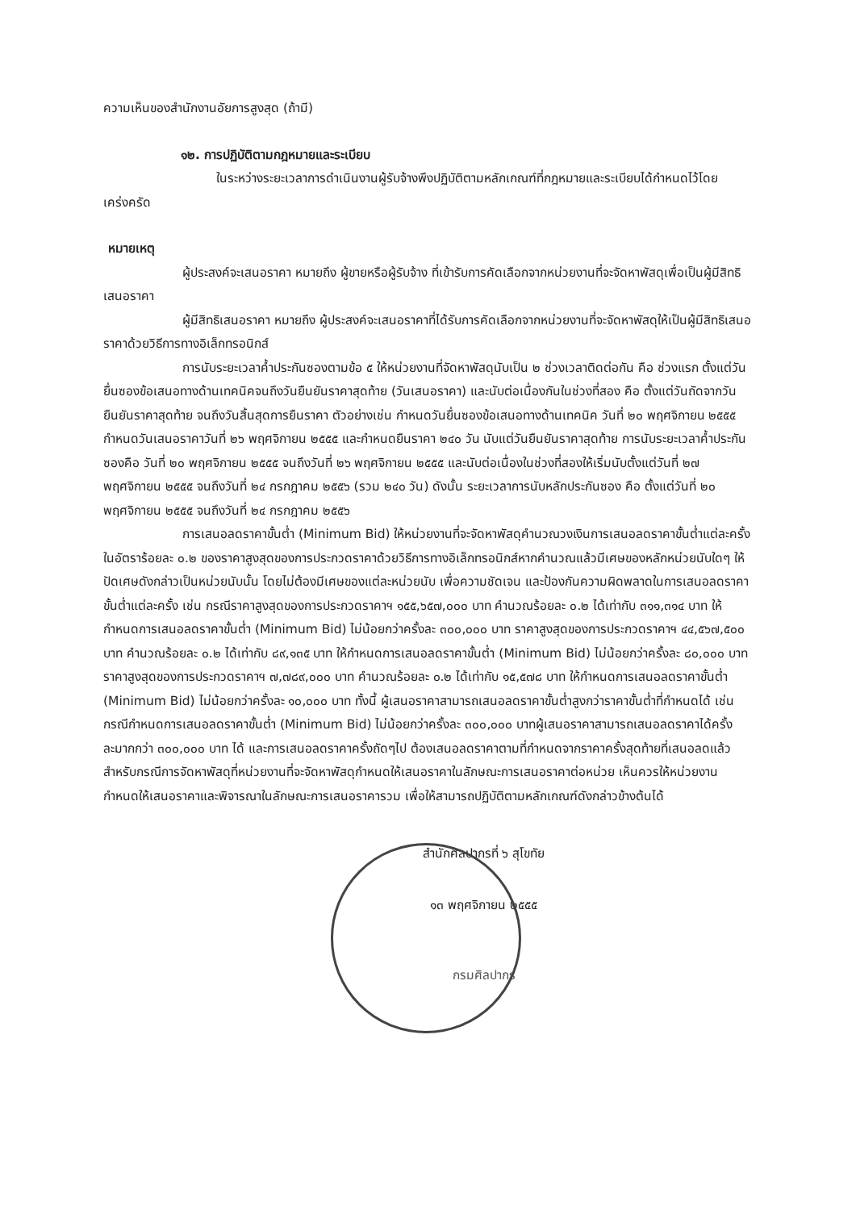ความเห็นของสำนักงานอัยการสูงสุด (ถ้ามี)
๑๒. การปฏิบัติตามกฎหมายและระเบียบ
ในระหว่างระยะเวลาการดำเนินงานผู้รับจ้างพึงปฏิบัติตามหลักเกณฑ์ที่กฎหมายและระเบียบได้กำหนดไว้โดยเคร่งครัด
หมายเหตุ
ผู้ประสงค์จะเสนอราคา หมายถึง ผู้ขายหรือผู้รับจ้าง ที่เข้ารับการคัดเลือกจากหน่วยงานที่จะจัดหาพัสดุเพื่อเป็นผู้มีสิทธิเสนอราคา
ผู้มีสิทธิเสนอราคา หมายถึง ผู้ประสงค์จะเสนอราคาที่ได้รับการคัดเลือกจากหน่วยงานที่จะจัดหาพัสดุให้เป็นผู้มีสิทธิเสนอราคาด้วยวิธีการทางอิเล็กทรอนิกส์
การนับระยะเวลาค้ำประกันซองตามข้อ ๕ ให้หน่วยงานที่จัดหาพัสดุนับเป็น ๒ ช่วงเวลาติดต่อกัน คือ ช่วงแรก ตั้งแต่วันยื่นซองข้อเสนอทางด้านเทคนิคจนถึงวันยืนยันราคาสุดท้าย (วันเสนอราคา) และนับต่อเนื่องกันในช่วงที่สอง คือ ตั้งแต่วันถัดจากวันยืนยันราคาสุดท้าย จนถึงวันสิ้นสุดการยืนราคา ตัวอย่างเช่น กำหนดวันยื่นซองข้อเสนอทางด้านเทคนิค วันที่ ๒๐ พฤศจิกายน ๒๕๕๕ กำหนดวันเสนอราคาวันที่ ๒๖ พฤศจิกายน ๒๕๕๕ และกำหนดยืนราคา ๒๔๐ วัน นับแต่วันยืนยันราคาสุดท้าย การนับระยะเวลาค้ำประกันซองคือ วันที่ ๒๐ พฤศจิกายน ๒๕๕๕ จนถึงวันที่ ๒๖ พฤศจิกายน ๒๕๕๕ และนับต่อเนื่องในช่วงที่สองให้เริ่มนับตั้งแต่วันที่ ๒๗ พฤศจิกายน ๒๕๕๕ จนถึงวันที่ ๒๔ กรกฎาคม ๒๕๕๖ (รวม ๒๔๐ วัน) ดังนั้น ระยะเวลาการนับหลักประกันซอง คือ ตั้งแต่วันที่ ๒๐ พฤศจิกายน ๒๕๕๕ จนถึงวันที่ ๒๔ กรกฎาคม ๒๕๕๖
การเสนอลดราคาขั้นต่ำ (Minimum Bid) ให้หน่วยงานที่จะจัดหาพัสดุคำนวณวงเงินการเสนอลดราคาขั้นต่ำแต่ละครั้งในอัตราร้อยละ ๐.๒ ของราคาสูงสุดของการประกวดราคาด้วยวิธีการทางอิเล็กทรอนิกส์หากคำนวณแล้วมีเศษของหลักหน่วยนับใดๆ ให้ปัดเศษดังกล่าวเป็นหน่วยนับนั้น โดยไม่ต้องมีเศษของแต่ละหน่วยนับ เพื่อความชัดเจน และป้องกันความผิดพลาดในการเสนอลดราคาขั้นต่ำแต่ละครั้ง เช่น กรณีราคาสูงสุดของการประกวดราคาฯ ๑๕๕,๖๕๗,๐๐๐ บาท คำนวณร้อยละ ๐.๒ ได้เท่ากับ ๓๑๑,๓๑๔ บาท ให้กำหนดการเสนอลดราคาขั้นต่ำ (Minimum Bid) ไม่น้อยกว่าครั้งละ ๓๐๐,๐๐๐ บาท ราคาสูงสุดของการประกวดราคาฯ ๔๔,๕๖๗,๕๐๐ บาท คำนวณร้อยละ ๐.๒ ได้เท่ากับ ๘๙,๑๓๕ บาท ให้กำหนดการเสนอลดราคาขั้นต่ำ (Minimum Bid) ไม่น้อยกว่าครั้งละ ๘๐,๐๐๐ บาท ราคาสูงสุดของการประกวดราคาฯ ๗,๗๘๙,๐๐๐ บาท คำนวณร้อยละ ๐.๒ ได้เท่ากับ ๑๕,๕๗๘ บาท ให้กำหนดการเสนอลดราคาขั้นต่ำ (Minimum Bid) ไม่น้อยกว่าครั้งละ ๑๐,๐๐๐ บาท ทั้งนี้ ผู้เสนอราคาสามารถเสนอลดราคาขั้นต่ำสูงกว่าราคาขั้นต่ำที่กำหนดได้ เช่น กรณีกำหนดการเสนอลดราคาขั้นต่ำ (Minimum Bid) ไม่น้อยกว่าครั้งละ ๓๐๐,๐๐๐ บาทผู้เสนอราคาสามารถเสนอลดราคาได้ครั้งละมากกว่า ๓๐๐,๐๐๐ บาท ได้ และการเสนอลดราคาครั้งถัดๆไป ต้องเสนอลดราคาตามที่กำหนดจากราคาครั้งสุดท้ายที่เสนอลดแล้ว สำหรับกรณีการจัดหาพัสดุที่หน่วยงานที่จะจัดหาพัสดุกำหนดให้เสนอราคาในลักษณะการเสนอราคาต่อหน่วย เห็นควรให้หน่วยงานกำหนดให้เสนอราคาและพิจารณาในลักษณะการเสนอราคารวม เพื่อให้สามารถปฏิบัติตามหลักเกณฑ์ดังกล่าวข้างต้นได้
สำนักศิลปากรที่ ๖ สุโขทัย
๑๓ พฤศจิกายน ๒๕๕๕
กรมศิลปากร